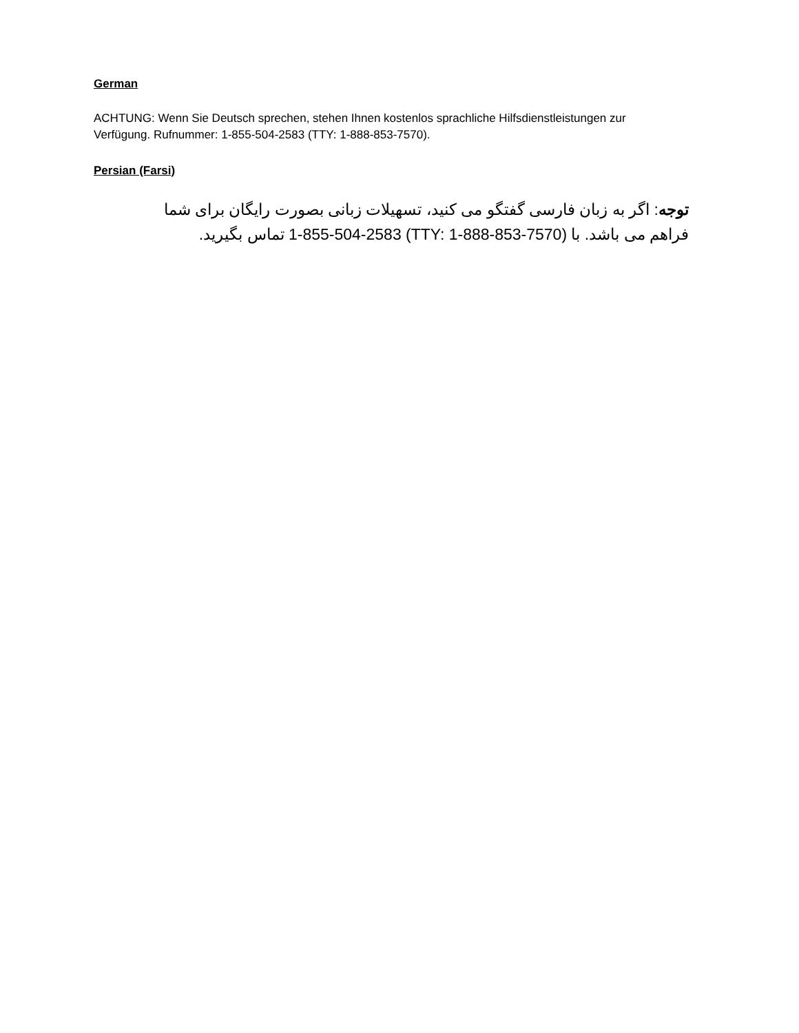German
ACHTUNG: Wenn Sie Deutsch sprechen, stehen Ihnen kostenlos sprachliche Hilfsdienstleistungen zur Verfügung. Rufnummer: 1-855-504-2583 (TTY: 1-888-853-7570).
Persian (Farsi)
توجه: اگر به زبان فارسی گفتگو می کنید، تسهیلات زبانی بصورت رایگان برای شما فراهم می باشد. با (TTY: 1-888-853-7570) 1-855-504-2583 تماس بگیرید.